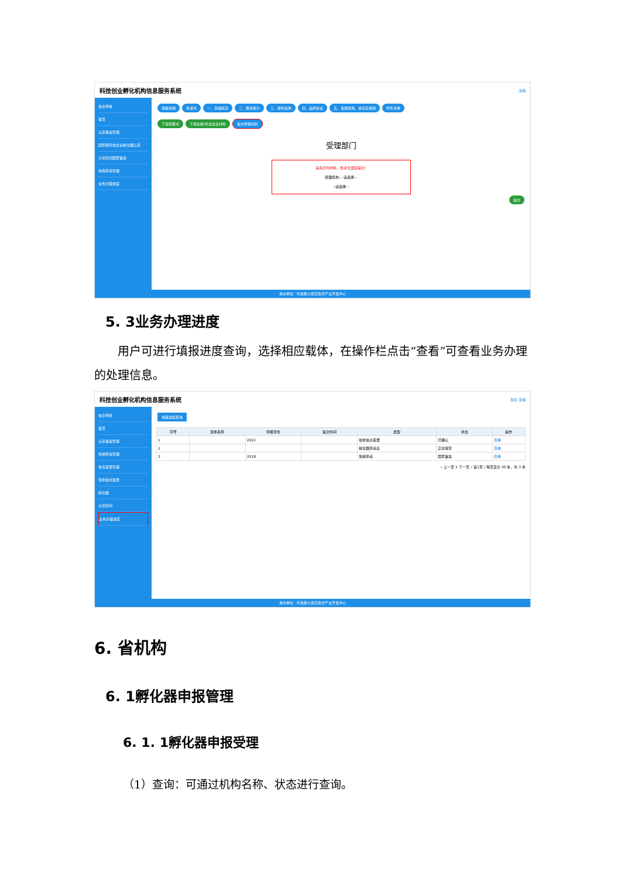科技创业孵化机构信息服务系统 注销
信息导航
首页
认定备案管理
国家级科技企业孵化器认定
众创空间国家备案
免税申请管理
业务办理进度
填报说明 承诺书 一、基础情况 二、服务能力 三、服务绩效 四、品牌建设 五、发展思路、目标及措施 附件清单
下载申报书 下载在孵/毕业企业材料 提交申报材料
受理部门
请先打印材料，核对无误后提交!
受理机构: --请选择--
--请选择--
提交
承办单位：科技部火炬高技术产业开发中心
5. 3业务办理进度
  用户可进行填报进度查询，选择相应载体，在操作栏点击“查看”可查看业务办理的处理信息。
科技创业孵化机构信息服务系统 您好 注销
信息导航
首页
认定备案管理
免税申请管理
信息变更管理
载体信息变更
孵化器
众创空间
业务办理进度
填报进度查询
| 序号 | 载体名称 | 申报年份 | 提交时间 | 类型 | 状态 | 操作 |
| --- | --- | --- | --- | --- | --- | --- |
| 1 | | 2022 | | 载体信息变更 | 已确认 | 查看 |
| 2 | | | | 孵化器申请表 | 正在填写 | 查看 |
| 3 | | 2018 | | 免税申请 | 国家备案 | 查看 |
« 上一页 1 下一页 » 第1页 / 每页显示 30 条，共 3 条
承办单位：科技部火炬高技术产业开发中心
6. 省机构
6. 1孵化器申报管理
6. 1. 1孵化器申报受理
（1）查询：可通过机构名称、状态进行查询。